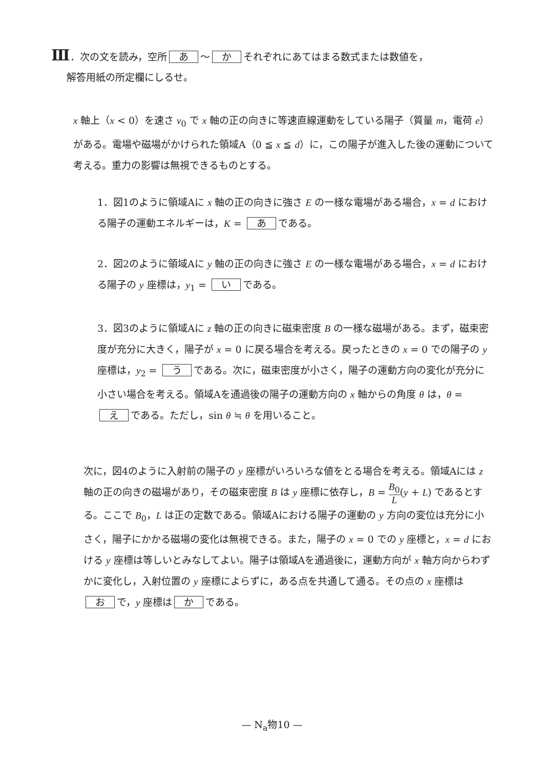Ⅲ．次の文を読み，空所 あ ～ か それぞれにあてはまる数式または数値を，
解答用紙の所定欄にしるせ。
x 軸上（x < 0）を速さ v<sub>0</sub> で x 軸の正の向きに等速直線運動をしている陽子（質量 m，電荷 e）がある。電場や磁場がかけられた領域A（0 ≦ x ≦ d）に，この陽子が進入した後の運動について考える。重力の影響は無視できるものとする。
1．図1のように領域Aに x 軸の正の向きに強さ E の一様な電場がある場合，x = d における陽子の運動エネルギーは，K = あ である。
2．図2のように領域Aに y 軸の正の向きに強さ E の一様な電場がある場合，x = d における陽子の y 座標は，y<sub>1</sub> = い である。
3．図3のように領域Aに z 軸の正の向きに磁束密度 B の一様な磁場がある。まず，磁束密度が充分に大きく，陽子が x = 0 に戻る場合を考える。戻ったときの x = 0 での陽子の y 座標は，y<sub>2</sub> = う である。次に，磁束密度が小さく，陽子の運動方向の変化が充分に小さい場合を考える。領域Aを通過後の陽子の運動方向の x 軸からの角度 θ は，θ = え である。ただし，sin θ ≒ θ を用いること。
次に，図4のように入射前の陽子の y 座標がいろいろな値をとる場合を考える。領域Aには z 軸の正の向きの磁場があり，その磁束密度 B は y 座標に依存し，B = B<sub>0</sub> L(y + L) であるとする。ここで B<sub>0</sub>，L は正の定数である。領域Aにおける陽子の運動の y 方向の変位は充分に小さく，陽子にかかる磁場の変化は無視できる。また，陽子の x = 0 での y 座標と，x = d における y 座標は等しいとみなしてよい。陽子は領域Aを通過後に，運動方向が x 軸方向からわずかに変化し，入射位置の y 座標によらずに，ある点を共通して通る。その点の x 座標は お で，y 座標は か である。
— N<sub>a</sub>物10 —